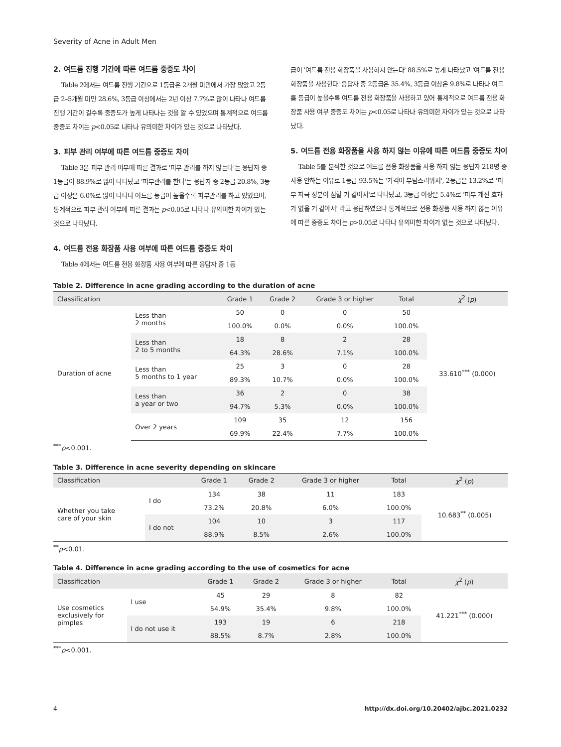Severity of Acne in Adult Men
2. 여드름 진행 기간에 따른 여드름 중증도 차이
Table 2에서는 여드름 진행 기간으로 1등급은 2개월 미만에서 가장 많았고 2등급 2–5개월 미만 28.6%, 3등급 이상에서는 2년 이상 7.7%로 많이 나타나 여드름 진행 기간이 길수록 중증도가 높게 나타나는 것을 알 수 있었으며 통계적으로 여드름 중증도 차이는 p<0.05로 나타나 유의미한 차이가 있는 것으로 나타났다.
3. 피부 관리 여부에 따른 여드름 중증도 차이
Table 3은 피부 관리 여부에 따른 결과로 '피부 관리를 하지 않는다'는 응답자 중 1등급이 88.9%로 많이 나타났고 '피부관리를 한다'는 응답자 중 2등급 20.8%, 3등급 이상은 6.0%로 많이 나타나 여드름 등급이 높을수록 피부관리를 하고 있었으며, 통계적으로 피부 관리 여부에 따른 결과는 p<0.05로 나타나 유의미한 차이가 있는 것으로 나타났다.
4. 여드름 전용 화장품 사용 여부에 따른 여드름 중증도 차이
Table 4에서는 여드름 전용 화장품 사용 여부에 따른 응답자 중 1등
급이 '여드름 전용 화장품을 사용하지 않는다' 88.5%로 높게 나타났고 '여드름 전용 화장품을 사용한다' 응답자 중 2등급은 35.4%, 3등급 이상은 9.8%로 나타나 여드름 등급이 높을수록 여드름 전용 화장품을 사용하고 있어 통계적으로 여드름 전용 화장품 사용 여부 중증도 차이는 p<0.05로 나타나 유의미한 차이가 있는 것으로 나타났다.
5. 여드름 전용 화장품을 사용 하지 않는 이유에 따른 여드름 중증도 차이
Table 5를 분석한 것으로 여드름 전용 화장품을 사용 하지 않는 응답자 218명 중 사용 안하는 이유로 1등급 93.5%는 '가격이 부담스러워서', 2등급은 13.2%로 '피부 자극 성분이 심할 거 같아서'로 나타났고, 3등급 이상은 5.4%로 '피부 개선 효과가 없을 거 같아서' 라고 응답하였으나 통계적으로 전용 화장품 사용 하지 않는 이유에 따른 중증도 차이는 p>0.05로 나타나 유의미한 차이가 없는 것으로 나타났다.
Table 2. Difference in acne grading according to the duration of acne
| Classification | | Grade 1 | Grade 2 | Grade 3 or higher | Total | χ<sup>2</sup> ( p ) |
| --- | --- | --- | --- | --- | --- | --- |
| Duration of acne | Less than 2 months | 50 | 0 | 0 | 50 | 33.610<sup>***</sup> (0.000) |
| | | 100.0% | 0.0% | 0.0% | 100.0% | |
| | Less than 2 to 5 months | 18 | 8 | 2 | 28 | |
| | | 64.3% | 28.6% | 7.1% | 100.0% | |
| | Less than 5 months to 1 year | 25 | 3 | 0 | 28 | |
| | | 89.3% | 10.7% | 0.0% | 100.0% | |
| | Less than a year or two | 36 | 2 | 0 | 38 | |
| | | 94.7% | 5.3% | 0.0% | 100.0% | |
| | Over 2 years | 109 | 35 | 12 | 156 | |
| | | 69.9% | 22.4% | 7.7% | 100.0% | |
<sup>***</sup> p<0.001.
Table 3. Difference in acne severity depending on skincare
| Classification | | Grade 1 | Grade 2 | Grade 3 or higher | Total | χ<sup>2</sup> ( p ) |
| --- | --- | --- | --- | --- | --- | --- |
| Whether you take care of your skin | I do | 134 | 38 | 11 | 183 | 10.683<sup>**</sup> (0.005) |
| | | 73.2% | 20.8% | 6.0% | 100.0% | |
| | I do not | 104 | 10 | 3 | 117 | |
| | | 88.9% | 8.5% | 2.6% | 100.0% | |
<sup>**</sup> p<0.01.
Table 4. Difference in acne grading according to the use of cosmetics for acne
| Classification | | Grade 1 | Grade 2 | Grade 3 or higher | Total | χ<sup>2</sup> ( p ) |
| --- | --- | --- | --- | --- | --- | --- |
| Use cosmetics exclusively for pimples | I use | 45 | 29 | 8 | 82 | 41.221<sup>***</sup> (0.000) |
| | | 54.9% | 35.4% | 9.8% | 100.0% | |
| | I do not use it | 193 | 19 | 6 | 218 | |
| | | 88.5% | 8.7% | 2.8% | 100.0% | |
<sup>***</sup> p<0.001.
4 http://dx.doi.org/10.20402/ajbc.2021.0232